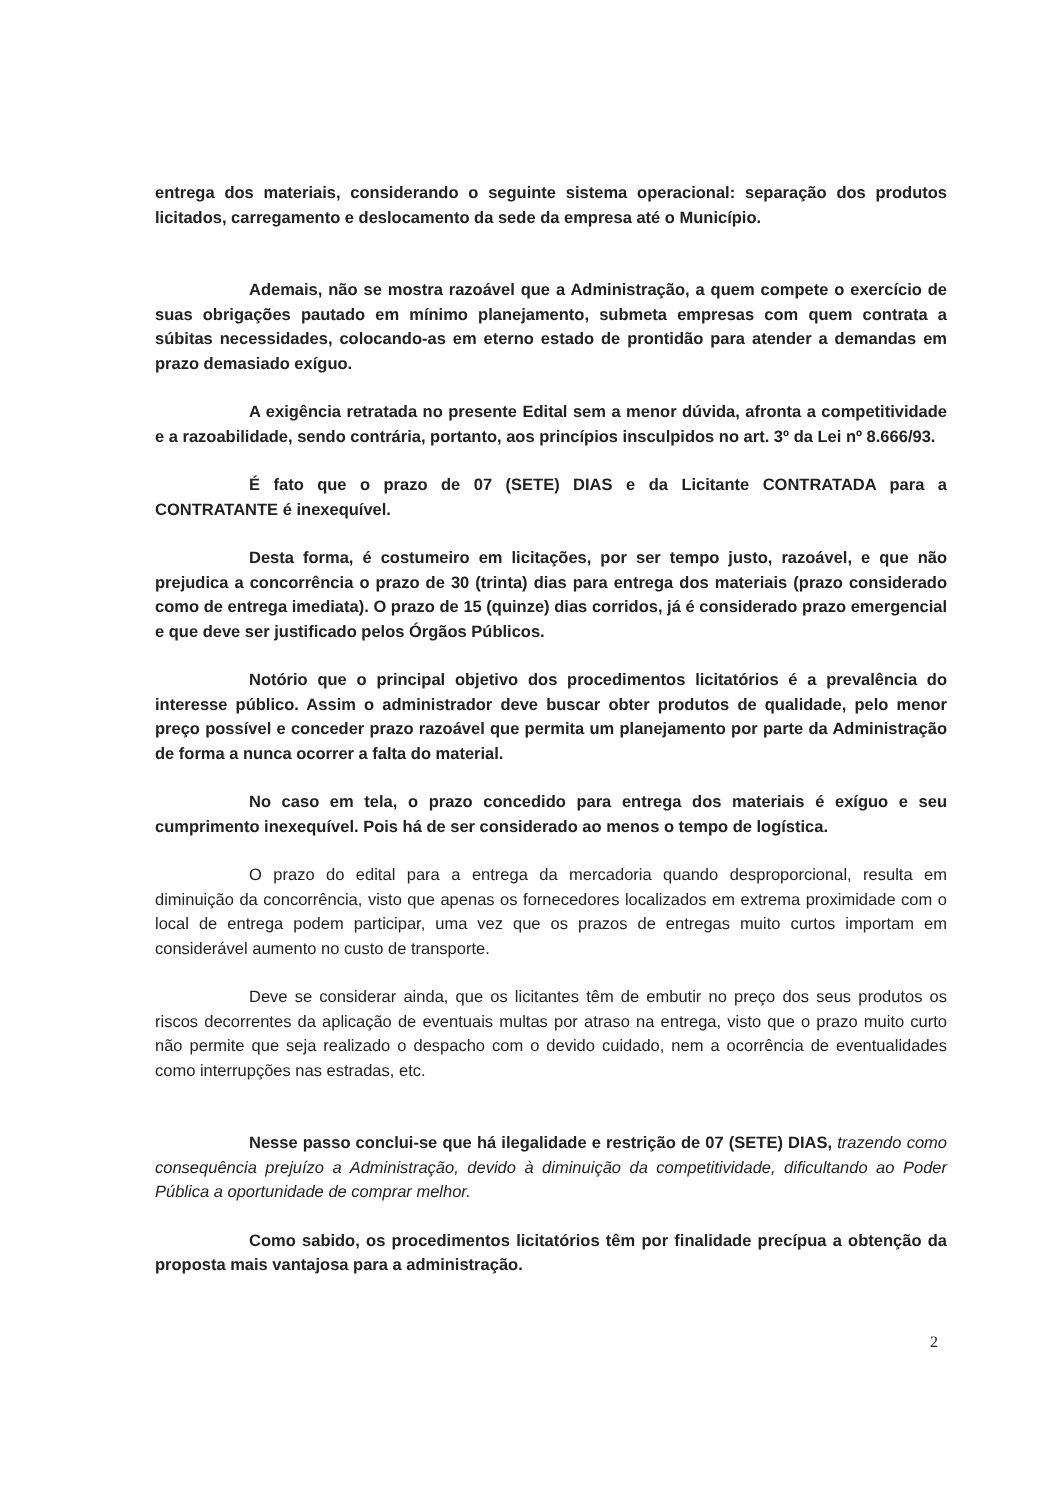entrega dos materiais, considerando o seguinte sistema operacional: separação dos produtos licitados, carregamento e deslocamento da sede da empresa até o Município.
Ademais, não se mostra razoável que a Administração, a quem compete o exercício de suas obrigações pautado em mínimo planejamento, submeta empresas com quem contrata a súbitas necessidades, colocando-as em eterno estado de prontidão para atender a demandas em prazo demasiado exíguo.
A exigência retratada no presente Edital sem a menor dúvida, afronta a competitividade e a razoabilidade, sendo contrária, portanto, aos princípios insculpidos no art. 3º da Lei nº 8.666/93.
É fato que o prazo de 07 (SETE) DIAS e da Licitante CONTRATADA para a CONTRATANTE é inexequível.
Desta forma, é costumeiro em licitações, por ser tempo justo, razoável, e que não prejudica a concorrência o prazo de 30 (trinta) dias para entrega dos materiais (prazo considerado como de entrega imediata). O prazo de 15 (quinze) dias corridos, já é considerado prazo emergencial e que deve ser justificado pelos Órgãos Públicos.
Notório que o principal objetivo dos procedimentos licitatórios é a prevalência do interesse público. Assim o administrador deve buscar obter produtos de qualidade, pelo menor preço possível e conceder prazo razoável que permita um planejamento por parte da Administração de forma a nunca ocorrer a falta do material.
No caso em tela, o prazo concedido para entrega dos materiais é exíguo e seu cumprimento inexequível. Pois há de ser considerado ao menos o tempo de logística.
O prazo do edital para a entrega da mercadoria quando desproporcional, resulta em diminuição da concorrência, visto que apenas os fornecedores localizados em extrema proximidade com o local de entrega podem participar, uma vez que os prazos de entregas muito curtos importam em considerável aumento no custo de transporte.
Deve se considerar ainda, que os licitantes têm de embutir no preço dos seus produtos os riscos decorrentes da aplicação de eventuais multas por atraso na entrega, visto que o prazo muito curto não permite que seja realizado o despacho com o devido cuidado, nem a ocorrência de eventualidades como interrupções nas estradas, etc.
Nesse passo conclui-se que há ilegalidade e restrição de 07 (SETE) DIAS, trazendo como consequência prejuízo a Administração, devido à diminuição da competitividade, dificultando ao Poder Pública a oportunidade de comprar melhor.
Como sabido, os procedimentos licitatórios têm por finalidade precípua a obtenção da proposta mais vantajosa para a administração.
2